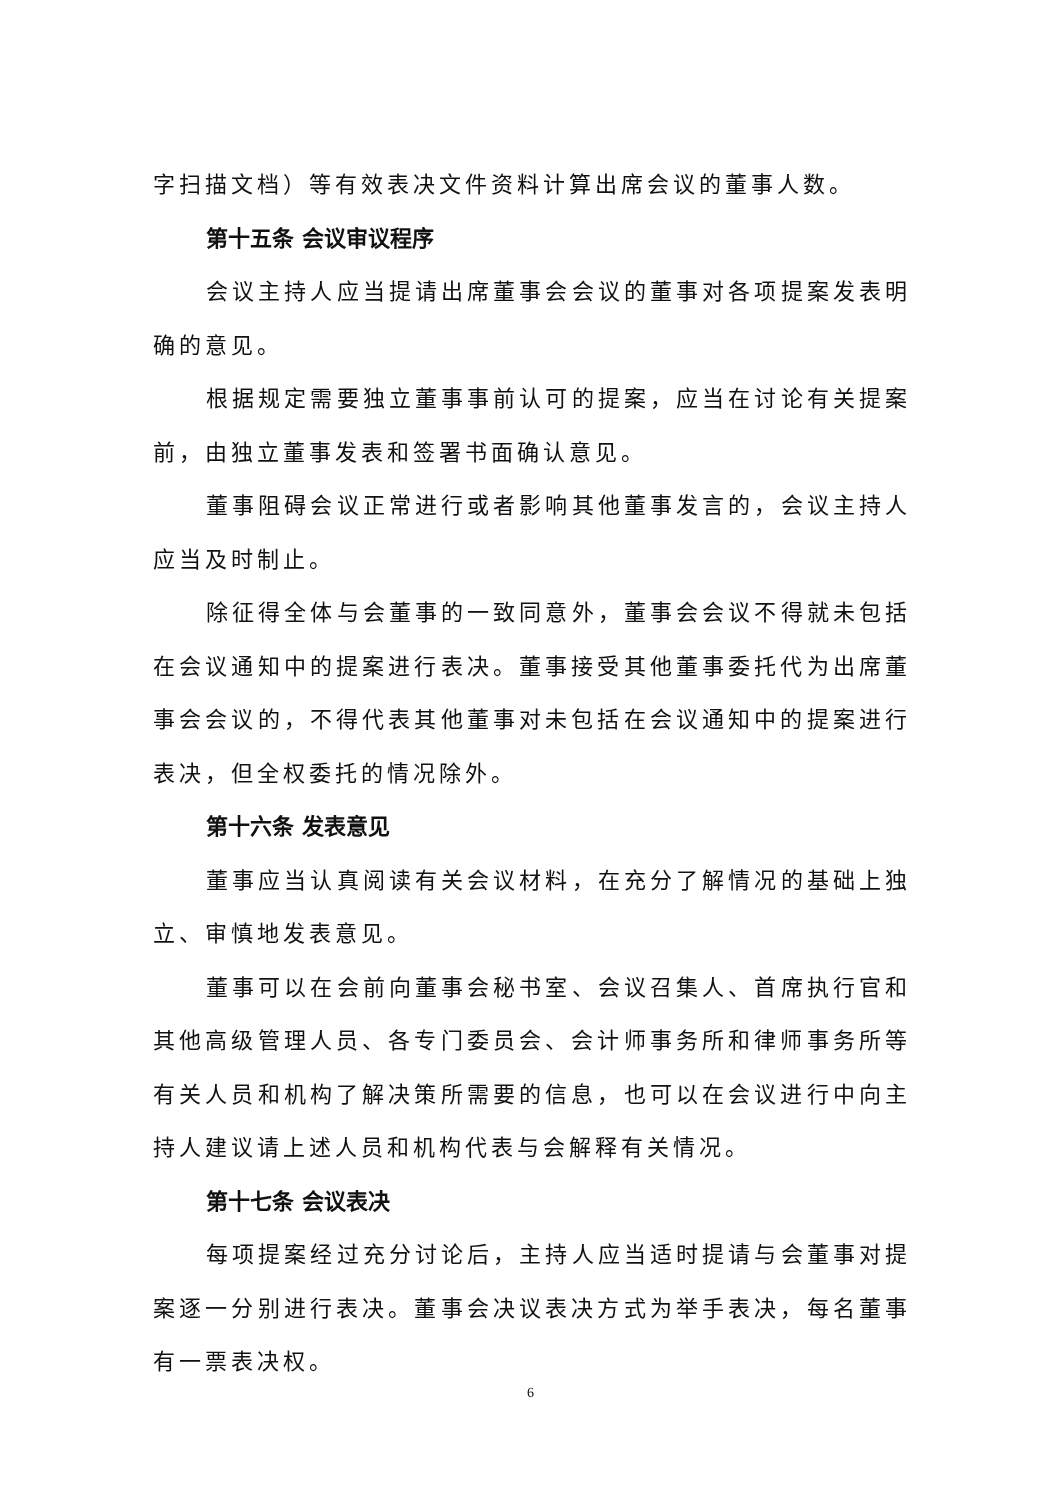字扫描文档）等有效表决文件资料计算出席会议的董事人数。
第十五条 会议审议程序
会议主持人应当提请出席董事会会议的董事对各项提案发表明确的意见。
根据规定需要独立董事事前认可的提案，应当在讨论有关提案前，由独立董事发表和签署书面确认意见。
董事阻碍会议正常进行或者影响其他董事发言的，会议主持人应当及时制止。
除征得全体与会董事的一致同意外，董事会会议不得就未包括在会议通知中的提案进行表决。董事接受其他董事委托代为出席董事会会议的，不得代表其他董事对未包括在会议通知中的提案进行表决，但全权委托的情况除外。
第十六条 发表意见
董事应当认真阅读有关会议材料，在充分了解情况的基础上独立、审慎地发表意见。
董事可以在会前向董事会秘书室、会议召集人、首席执行官和其他高级管理人员、各专门委员会、会计师事务所和律师事务所等有关人员和机构了解决策所需要的信息，也可以在会议进行中向主持人建议请上述人员和机构代表与会解释有关情况。
第十七条 会议表决
每项提案经过充分讨论后，主持人应当适时提请与会董事对提案逐一分别进行表决。董事会决议表决方式为举手表决，每名董事有一票表决权。
6